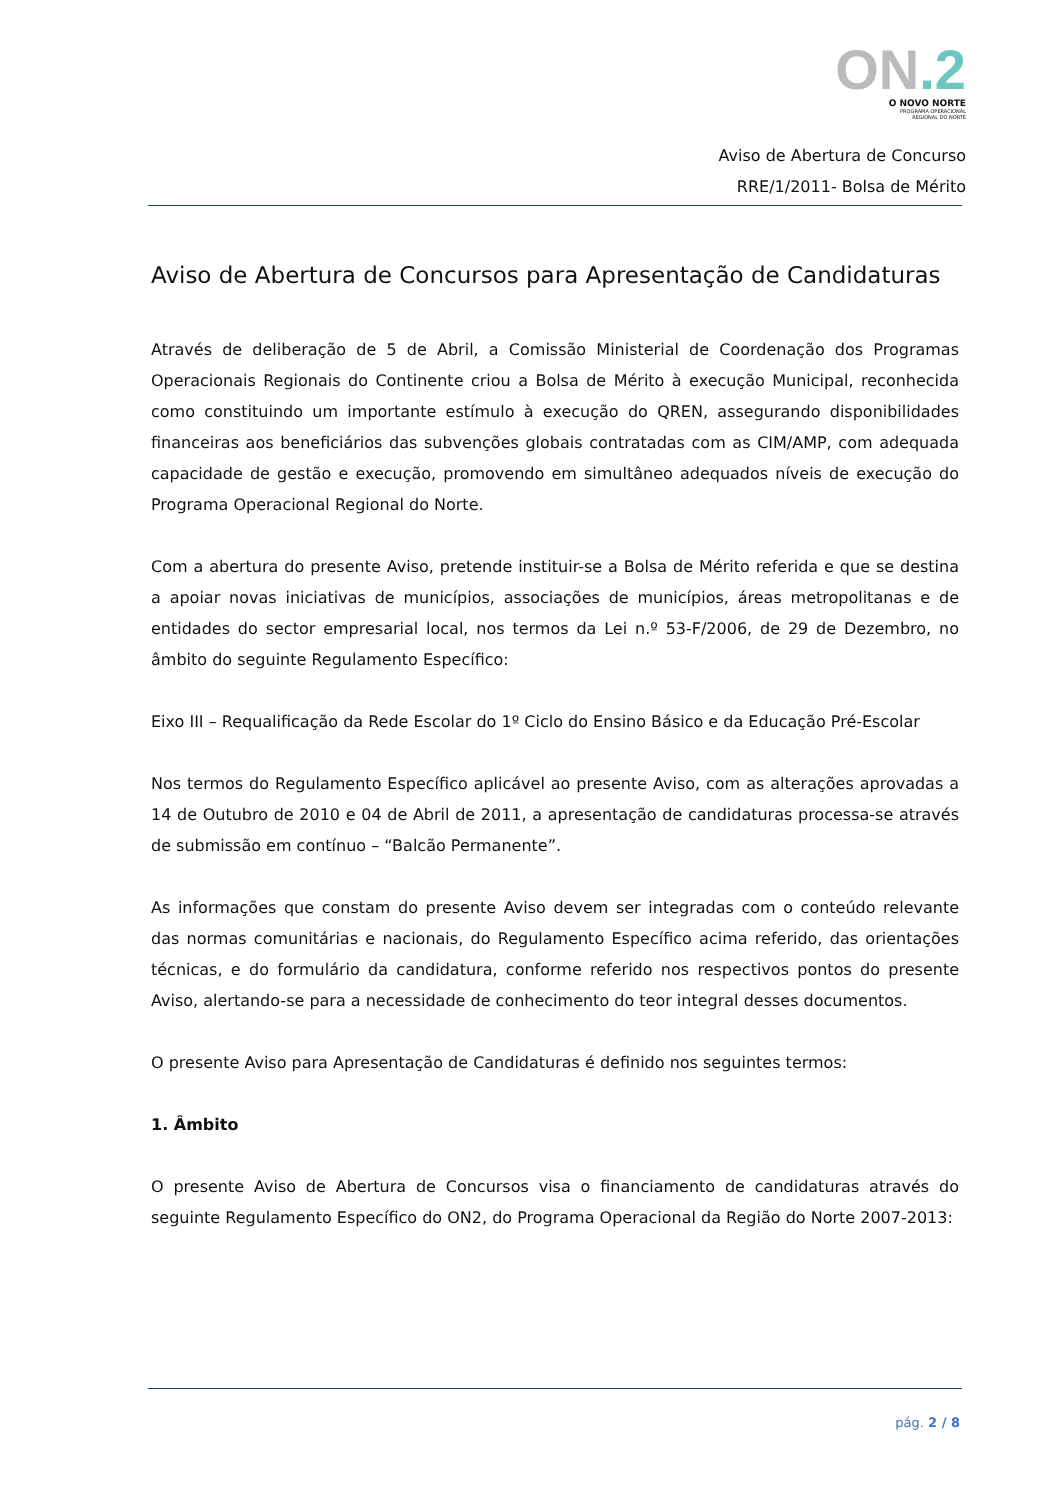ON.2
O NOVO NORTE
PROGRAMA OPERACIONAL
REGIONAL DO NORTE
Aviso de Abertura de Concurso
RRE/1/2011- Bolsa de Mérito
Aviso de Abertura de Concursos para Apresentação de Candidaturas
Através de deliberação de 5 de Abril, a Comissão Ministerial de Coordenação dos Programas Operacionais Regionais do Continente criou a Bolsa de Mérito à execução Municipal, reconhecida como constituindo um importante estímulo à execução do QREN, assegurando disponibilidades financeiras aos beneficiários das subvenções globais contratadas com as CIM/AMP, com adequada capacidade de gestão e execução, promovendo em simultâneo adequados níveis de execução do Programa Operacional Regional do Norte.
Com a abertura do presente Aviso, pretende instituir-se a Bolsa de Mérito referida e que se destina a apoiar novas iniciativas de municípios, associações de municípios, áreas metropolitanas e de entidades do sector empresarial local, nos termos da Lei n.º 53-F/2006, de 29 de Dezembro, no âmbito do seguinte Regulamento Específico:
Eixo III – Requalificação da Rede Escolar do 1º Ciclo do Ensino Básico e da Educação Pré-Escolar
Nos termos do Regulamento Específico aplicável ao presente Aviso, com as alterações aprovadas a 14 de Outubro de 2010 e 04 de Abril de 2011, a apresentação de candidaturas processa-se através de submissão em contínuo – “Balcão Permanente”.
As informações que constam do presente Aviso devem ser integradas com o conteúdo relevante das normas comunitárias e nacionais, do Regulamento Específico acima referido, das orientações técnicas, e do formulário da candidatura, conforme referido nos respectivos pontos do presente Aviso, alertando-se para a necessidade de conhecimento do teor integral desses documentos.
O presente Aviso para Apresentação de Candidaturas é definido nos seguintes termos:
1. Âmbito
O presente Aviso de Abertura de Concursos visa o financiamento de candidaturas através do seguinte Regulamento Específico do ON2, do Programa Operacional da Região do Norte 2007-2013:
pág. 2 / 8